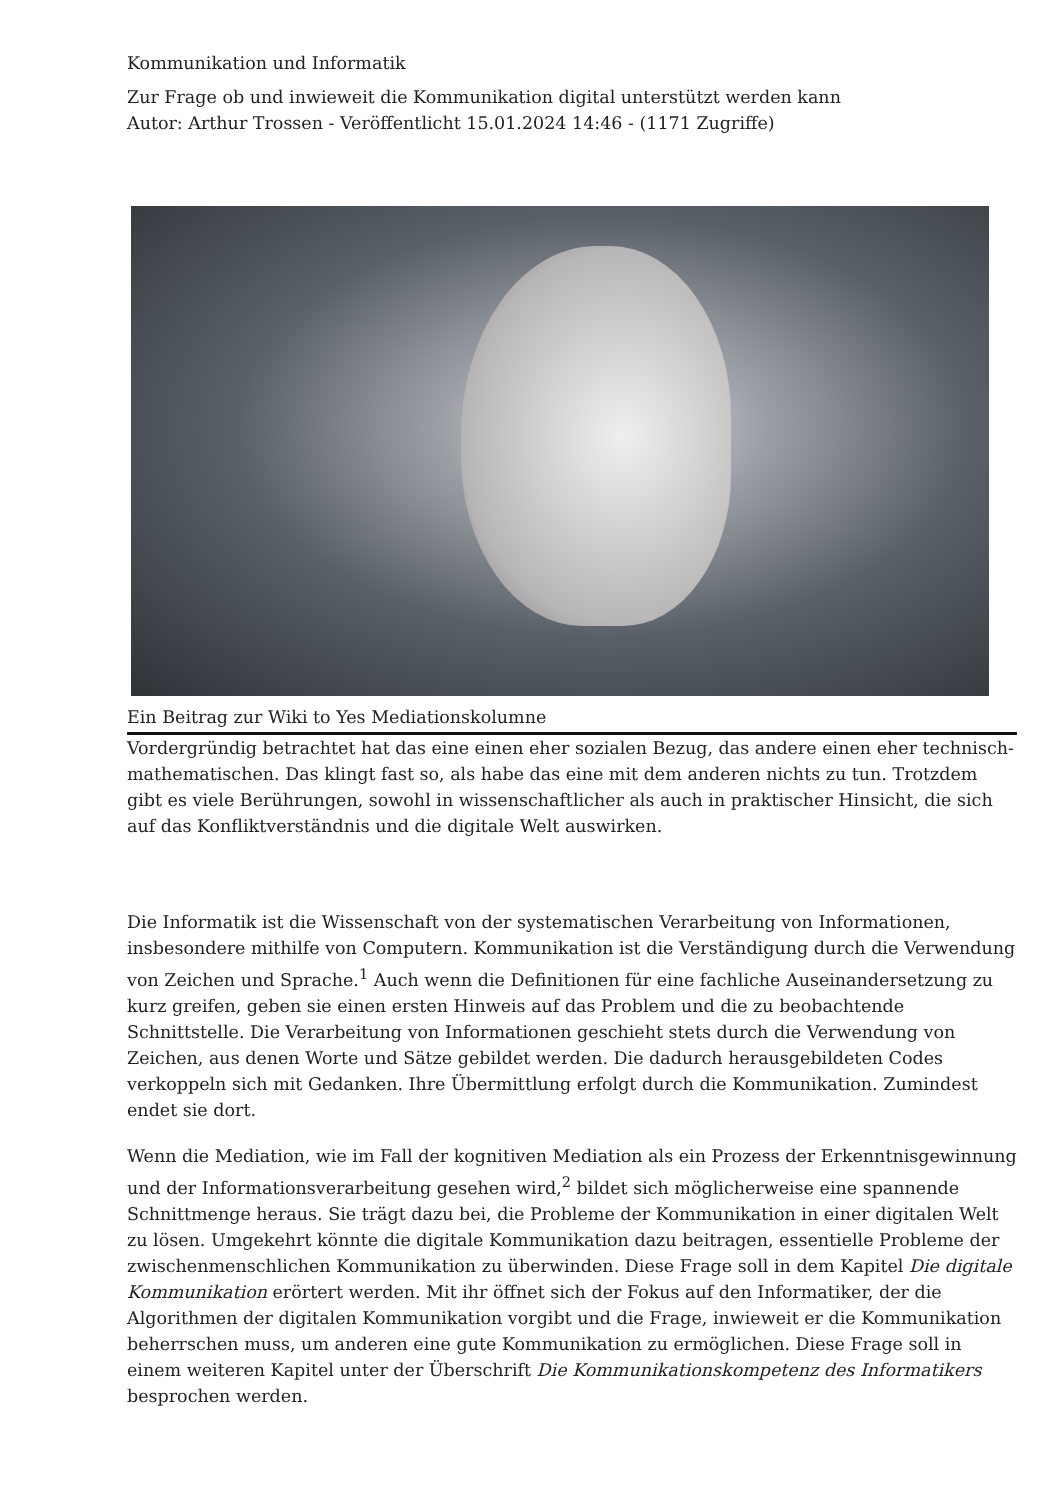Kommunikation und Informatik
Zur Frage ob und inwieweit die Kommunikation digital unterstützt werden kann
Autor: Arthur Trossen - Veröffentlicht 15.01.2024 14:46 - (1171 Zugriffe)
Ein Beitrag zur Wiki to Yes Mediationskolumne
Vordergründig betrachtet hat das eine einen eher sozialen Bezug, das andere einen eher technisch-mathematischen. Das klingt fast so, als habe das eine mit dem anderen nichts zu tun. Trotzdem gibt es viele Berührungen, sowohl in wissenschaftlicher als auch in praktischer Hinsicht, die sich auf das Konfliktverständnis und die digitale Welt auswirken.
Die Informatik ist die Wissenschaft von der systematischen Verarbeitung von Informationen, insbesondere mithilfe von Computern. Kommunikation ist die Verständigung durch die Verwendung von Zeichen und Sprache.<sup>1</sup> Auch wenn die Definitionen für eine fachliche Auseinandersetzung zu kurz greifen, geben sie einen ersten Hinweis auf das Problem und die zu beobachtende Schnittstelle. Die Verarbeitung von Informationen geschieht stets durch die Verwendung von Zeichen, aus denen Worte und Sätze gebildet werden. Die dadurch herausgebildeten Codes verkoppeln sich mit Gedanken. Ihre Übermittlung erfolgt durch die Kommunikation. Zumindest endet sie dort.
Wenn die Mediation, wie im Fall der kognitiven Mediation als ein Prozess der Erkenntnisgewinnung und der Informationsverarbeitung gesehen wird,<sup>2</sup> bildet sich möglicherweise eine spannende Schnittmenge heraus. Sie trägt dazu bei, die Probleme der Kommunikation in einer digitalen Welt zu lösen. Umgekehrt könnte die digitale Kommunikation dazu beitragen, essentielle Probleme der zwischenmenschlichen Kommunikation zu überwinden. Diese Frage soll in dem Kapitel Die digitale Kommunikation erörtert werden. Mit ihr öffnet sich der Fokus auf den Informatiker, der die Algorithmen der digitalen Kommunikation vorgibt und die Frage, inwieweit er die Kommunikation beherrschen muss, um anderen eine gute Kommunikation zu ermöglichen. Diese Frage soll in einem weiteren Kapitel unter der Überschrift Die Kommunikationskompetenz des Informatikers besprochen werden.